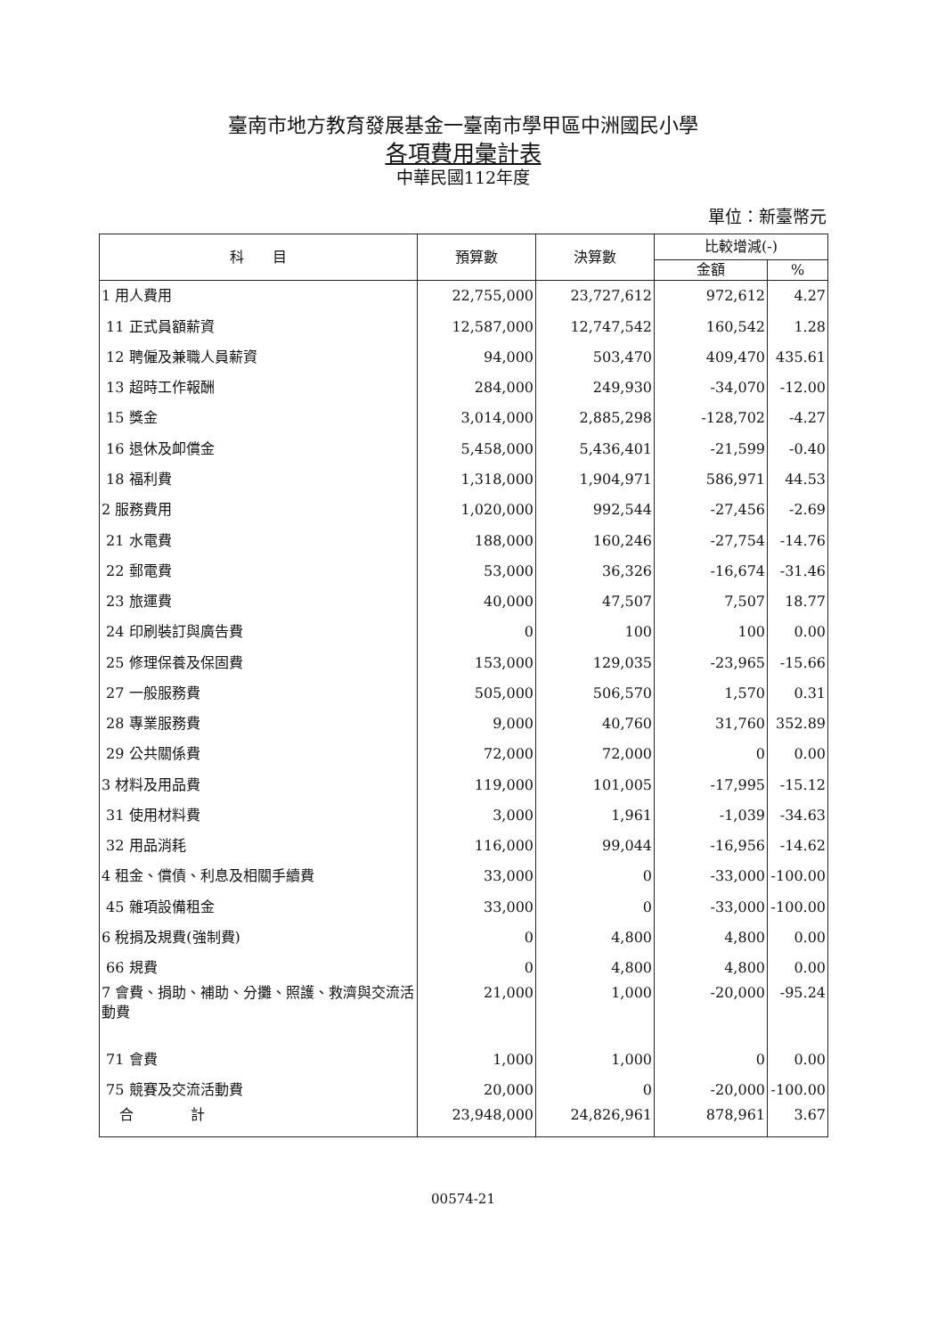臺南市地方教育發展基金一臺南市學甲區中洲國民小學
各項費用彙計表
中華民國112年度
單位：新臺幣元
| 科 目 | 預算數 | 決算數 | 比較增減(-) | |
| --- | --- | --- | --- | --- |
| | | | 金額 | % |
| 1 用人費用 | 22,755,000 | 23,727,612 | 972,612 | 4.27 |
| 11 正式員額薪資 | 12,587,000 | 12,747,542 | 160,542 | 1.28 |
| 12 聘僱及兼職人員薪資 | 94,000 | 503,470 | 409,470 | 435.61 |
| 13 超時工作報酬 | 284,000 | 249,930 | -34,070 | -12.00 |
| 15 獎金 | 3,014,000 | 2,885,298 | -128,702 | -4.27 |
| 16 退休及卹償金 | 5,458,000 | 5,436,401 | -21,599 | -0.40 |
| 18 福利費 | 1,318,000 | 1,904,971 | 586,971 | 44.53 |
| 2 服務費用 | 1,020,000 | 992,544 | -27,456 | -2.69 |
| 21 水電費 | 188,000 | 160,246 | -27,754 | -14.76 |
| 22 郵電費 | 53,000 | 36,326 | -16,674 | -31.46 |
| 23 旅運費 | 40,000 | 47,507 | 7,507 | 18.77 |
| 24 印刷裝訂與廣告費 | 0 | 100 | 100 | 0.00 |
| 25 修理保養及保固費 | 153,000 | 129,035 | -23,965 | -15.66 |
| 27 一般服務費 | 505,000 | 506,570 | 1,570 | 0.31 |
| 28 專業服務費 | 9,000 | 40,760 | 31,760 | 352.89 |
| 29 公共關係費 | 72,000 | 72,000 | 0 | 0.00 |
| 3 材料及用品費 | 119,000 | 101,005 | -17,995 | -15.12 |
| 31 使用材料費 | 3,000 | 1,961 | -1,039 | -34.63 |
| 32 用品消耗 | 116,000 | 99,044 | -16,956 | -14.62 |
| 4 租金、償債、利息及相關手續費 | 33,000 | 0 | -33,000 | -100.00 |
| 45 雜項設備租金 | 33,000 | 0 | -33,000 | -100.00 |
| 6 稅捐及規費(強制費) | 0 | 4,800 | 4,800 | 0.00 |
| 66 規費 | 0 | 4,800 | 4,800 | 0.00 |
| 7 會費、捐助、補助、分攤、照護、救濟與交流活動費 | 21,000 | 1,000 | -20,000 | -95.24 |
| 71 會費 | 1,000 | 1,000 | 0 | 0.00 |
| 75 競賽及交流活動費 | 20,000 | 0 | -20,000 | -100.00 |
| 合 計 | 23,948,000 | 24,826,961 | 878,961 | 3.67 |
00574-21